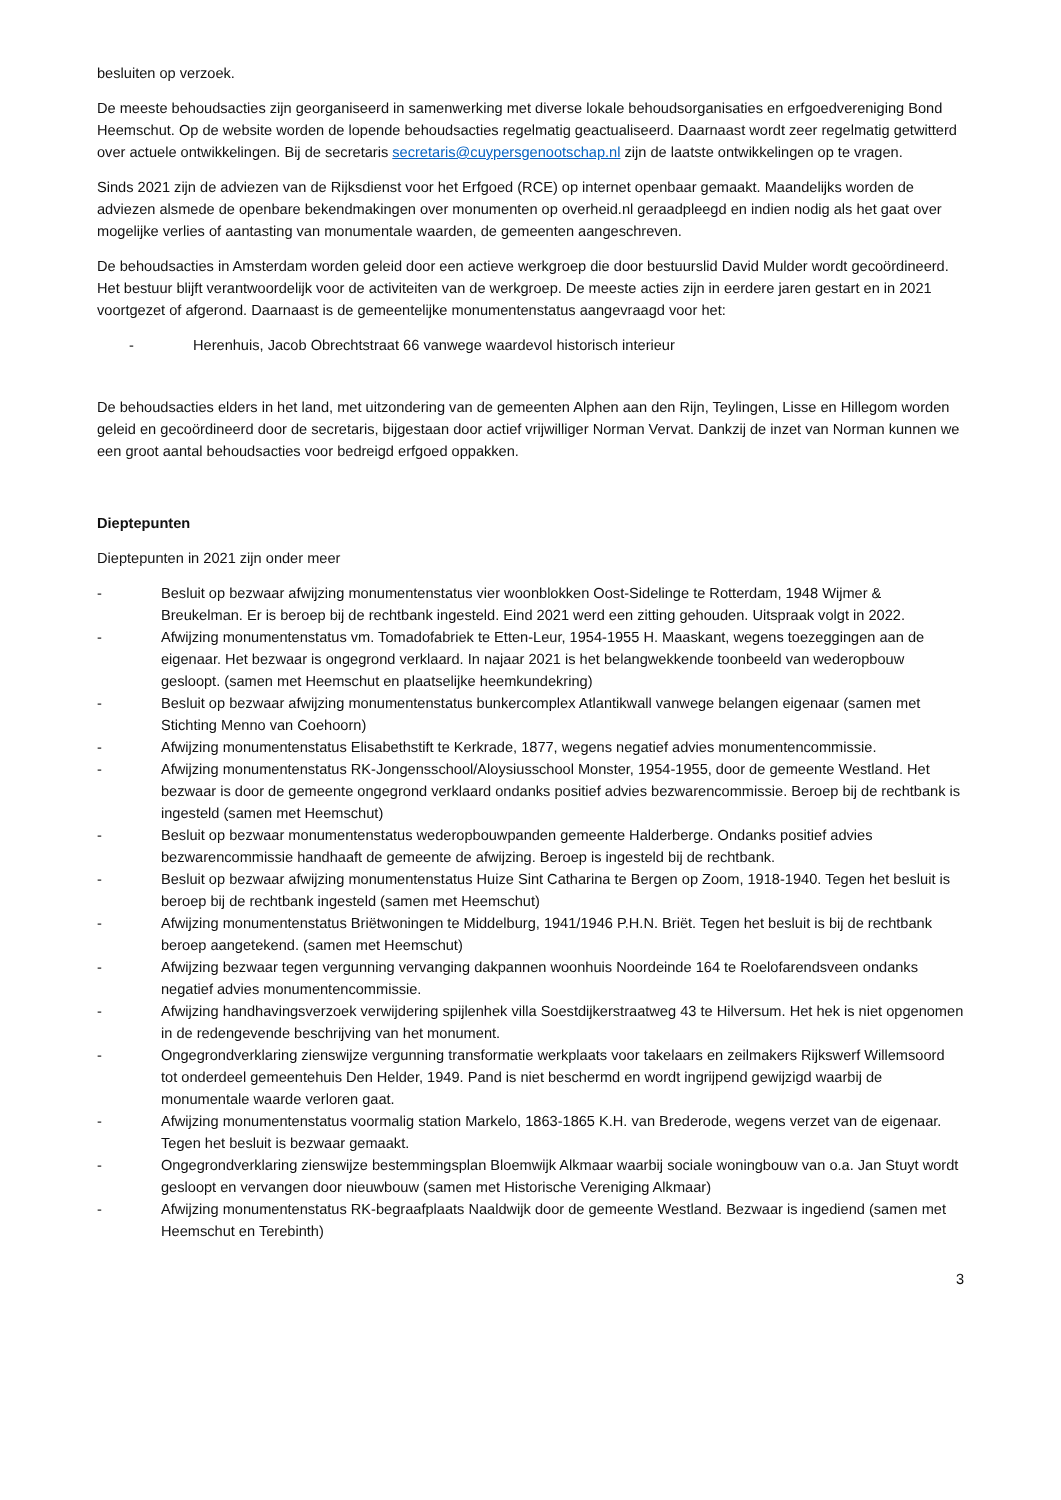besluiten op verzoek.
De meeste behoudsacties zijn georganiseerd in samenwerking met diverse lokale behoudsorganisaties en erfgoedvereniging Bond Heemschut. Op de website worden de lopende behoudsacties regelmatig geactualiseerd. Daarnaast wordt zeer regelmatig getwitterd over actuele ontwikkelingen. Bij de secretaris secretaris@cuypersgenootschap.nl zijn de laatste ontwikkelingen op te vragen.
Sinds 2021 zijn de adviezen van de Rijksdienst voor het Erfgoed (RCE) op internet openbaar gemaakt. Maandelijks worden de adviezen alsmede de openbare bekendmakingen over monumenten op overheid.nl geraadpleegd en indien nodig als het gaat over mogelijke verlies of aantasting van monumentale waarden, de gemeenten aangeschreven.
De behoudsacties in Amsterdam worden geleid door een actieve werkgroep die door bestuurslid David Mulder wordt gecoördineerd. Het bestuur blijft verantwoordelijk voor de activiteiten van de werkgroep. De meeste acties zijn in eerdere jaren gestart en in 2021 voortgezet of afgerond. Daarnaast is de gemeentelijke monumentenstatus aangevraagd voor het:
- Herenhuis, Jacob Obrechtstraat 66 vanwege waardevol historisch interieur
De behoudsacties elders in het land, met uitzondering van de gemeenten Alphen aan den Rijn, Teylingen, Lisse en Hillegom worden geleid en gecoördineerd door de secretaris, bijgestaan door actief vrijwilliger Norman Vervat. Dankzij de inzet van Norman kunnen we een groot aantal behoudsacties voor bedreigd erfgoed oppakken.
Dieptepunten
Dieptepunten in 2021 zijn onder meer
- Besluit op bezwaar afwijzing monumentenstatus vier woonblokken Oost-Sidelinge te Rotterdam, 1948 Wijmer & Breukelman. Er is beroep bij de rechtbank ingesteld. Eind 2021 werd een zitting gehouden. Uitspraak volgt in 2022.
- Afwijzing monumentenstatus vm. Tomadofabriek te Etten-Leur, 1954-1955 H. Maaskant, wegens toezeggingen aan de eigenaar. Het bezwaar is ongegrond verklaard. In najaar 2021 is het belangwekkende toonbeeld van wederopbouw gesloopt. (samen met Heemschut en plaatselijke heemkundekring)
- Besluit op bezwaar afwijzing monumentenstatus bunkercomplex Atlantikwall vanwege belangen eigenaar (samen met Stichting Menno van Coehoorn)
- Afwijzing monumentenstatus Elisabethstift te Kerkrade, 1877, wegens negatief advies monumentencommissie.
- Afwijzing monumentenstatus RK-Jongensschool/Aloysiusschool Monster, 1954-1955, door de gemeente Westland. Het bezwaar is door de gemeente ongegrond verklaard ondanks positief advies bezwarencommissie. Beroep bij de rechtbank is ingesteld (samen met Heemschut)
- Besluit op bezwaar monumentenstatus wederopbouwpanden gemeente Halderberge. Ondanks positief advies bezwarencommissie handhaaft de gemeente de afwijzing. Beroep is ingesteld bij de rechtbank.
- Besluit op bezwaar afwijzing monumentenstatus Huize Sint Catharina te Bergen op Zoom, 1918-1940. Tegen het besluit is beroep bij de rechtbank ingesteld (samen met Heemschut)
- Afwijzing monumentenstatus Briëtwoningen te Middelburg, 1941/1946 P.H.N. Briët. Tegen het besluit is bij de rechtbank beroep aangetekend. (samen met Heemschut)
- Afwijzing bezwaar tegen vergunning vervanging dakpannen woonhuis Noordeinde 164 te Roelofarendsveen ondanks negatief advies monumentencommissie.
- Afwijzing handhavingsverzoek verwijdering spijlenhek villa Soestdijkerstraatweg 43 te Hilversum. Het hek is niet opgenomen in de redengevende beschrijving van het monument.
- Ongegrondverklaring zienswijze vergunning transformatie werkplaats voor takelaars en zeilmakers Rijkswerf Willemsoord tot onderdeel gemeentehuis Den Helder, 1949. Pand is niet beschermd en wordt ingrijpend gewijzigd waarbij de monumentale waarde verloren gaat.
- Afwijzing monumentenstatus voormalig station Markelo, 1863-1865 K.H. van Brederode, wegens verzet van de eigenaar. Tegen het besluit is bezwaar gemaakt.
- Ongegrondverklaring zienswijze bestemmingsplan Bloemwijk Alkmaar waarbij sociale woningbouw van o.a. Jan Stuyt wordt gesloopt en vervangen door nieuwbouw (samen met Historische Vereniging Alkmaar)
- Afwijzing monumentenstatus RK-begraafplaats Naaldwijk door de gemeente Westland. Bezwaar is ingediend (samen met Heemschut en Terebinth)
3